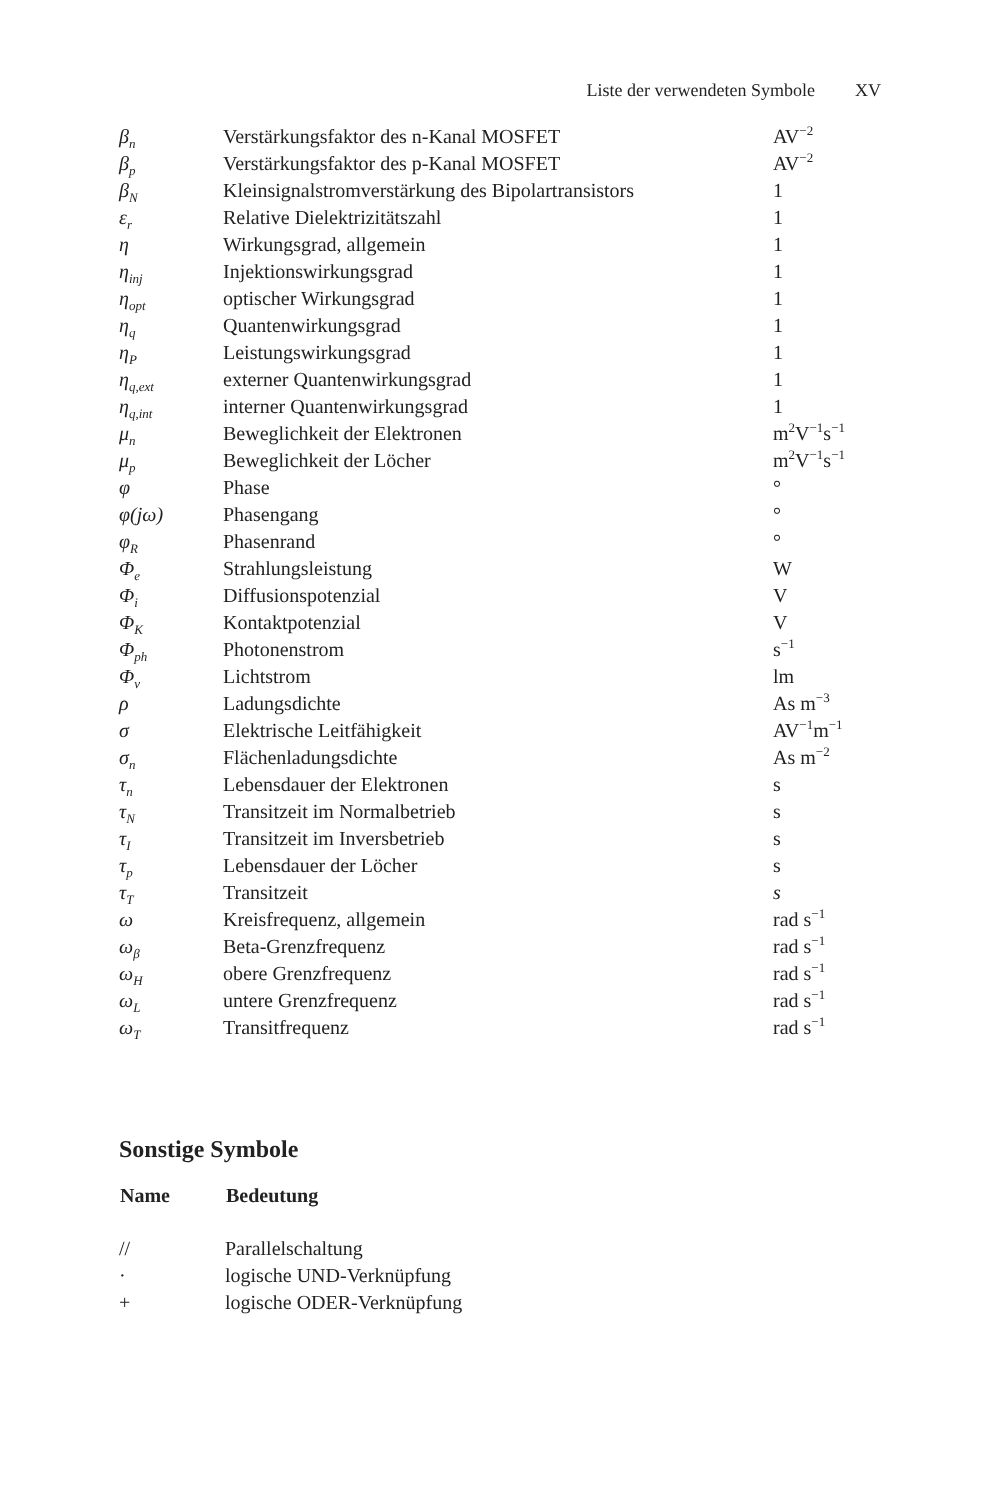Liste der verwendeten Symbole XV
| β<sub>n</sub> | Verstärkungsfaktor des n-Kanal MOSFET | AV<sup>−2</sup> |
| β<sub>p</sub> | Verstärkungsfaktor des p-Kanal MOSFET | AV<sup>−2</sup> |
| β<sub>N</sub> | Kleinsignalstromverstärkung des Bipolartransistors | 1 |
| ε<sub>r</sub> | Relative Dielektrizitätszahl | 1 |
| η | Wirkungsgrad, allgemein | 1 |
| η<sub>inj</sub> | Injektionswirkungsgrad | 1 |
| η<sub>opt</sub> | optischer Wirkungsgrad | 1 |
| η<sub>q</sub> | Quantenwirkungsgrad | 1 |
| η<sub>P</sub> | Leistungswirkungsgrad | 1 |
| η<sub>q,ext</sub> | externer Quantenwirkungsgrad | 1 |
| η<sub>q,int</sub> | interner Quantenwirkungsgrad | 1 |
| μ<sub>n</sub> | Beweglichkeit der Elektronen | m<sup>2</sup>V<sup>−1</sup>s<sup>−1</sup> |
| μ<sub>p</sub> | Beweglichkeit der Löcher | m<sup>2</sup>V<sup>−1</sup>s<sup>−1</sup> |
| φ | Phase | ° |
| φ(jω) | Phasengang | ° |
| φ<sub>R</sub> | Phasenrand | ° |
| Φ<sub>e</sub> | Strahlungsleistung | W |
| Φ<sub>i</sub> | Diffusionspotenzial | V |
| Φ<sub>K</sub> | Kontaktpotenzial | V |
| Φ<sub>ph</sub> | Photonenstrom | s<sup>−1</sup> |
| Φ<sub>v</sub> | Lichtstrom | lm |
| ρ | Ladungsdichte | As m<sup>−3</sup> |
| σ | Elektrische Leitfähigkeit | AV<sup>−1</sup>m<sup>−1</sup> |
| σ<sub>n</sub> | Flächenladungsdichte | As m<sup>−2</sup> |
| τ<sub>n</sub> | Lebensdauer der Elektronen | s |
| τ<sub>N</sub> | Transitzeit im Normalbetrieb | s |
| τ<sub>I</sub> | Transitzeit im Inversbetrieb | s |
| τ<sub>p</sub> | Lebensdauer der Löcher | s |
| τ<sub>T</sub> | Transitzeit | s |
| ω | Kreisfrequenz, allgemein | rad s<sup>−1</sup> |
| ω<sub>β</sub> | Beta-Grenzfrequenz | rad s<sup>−1</sup> |
| ω<sub>H</sub> | obere Grenzfrequenz | rad s<sup>−1</sup> |
| ω<sub>L</sub> | untere Grenzfrequenz | rad s<sup>−1</sup> |
| ω<sub>T</sub> | Transitfrequenz | rad s<sup>−1</sup> |
Sonstige Symbole
| Name | Bedeutung |
| --- | --- |
| // | Parallelschaltung |
| · | logische UND-Verknüpfung |
| + | logische ODER-Verknüpfung |